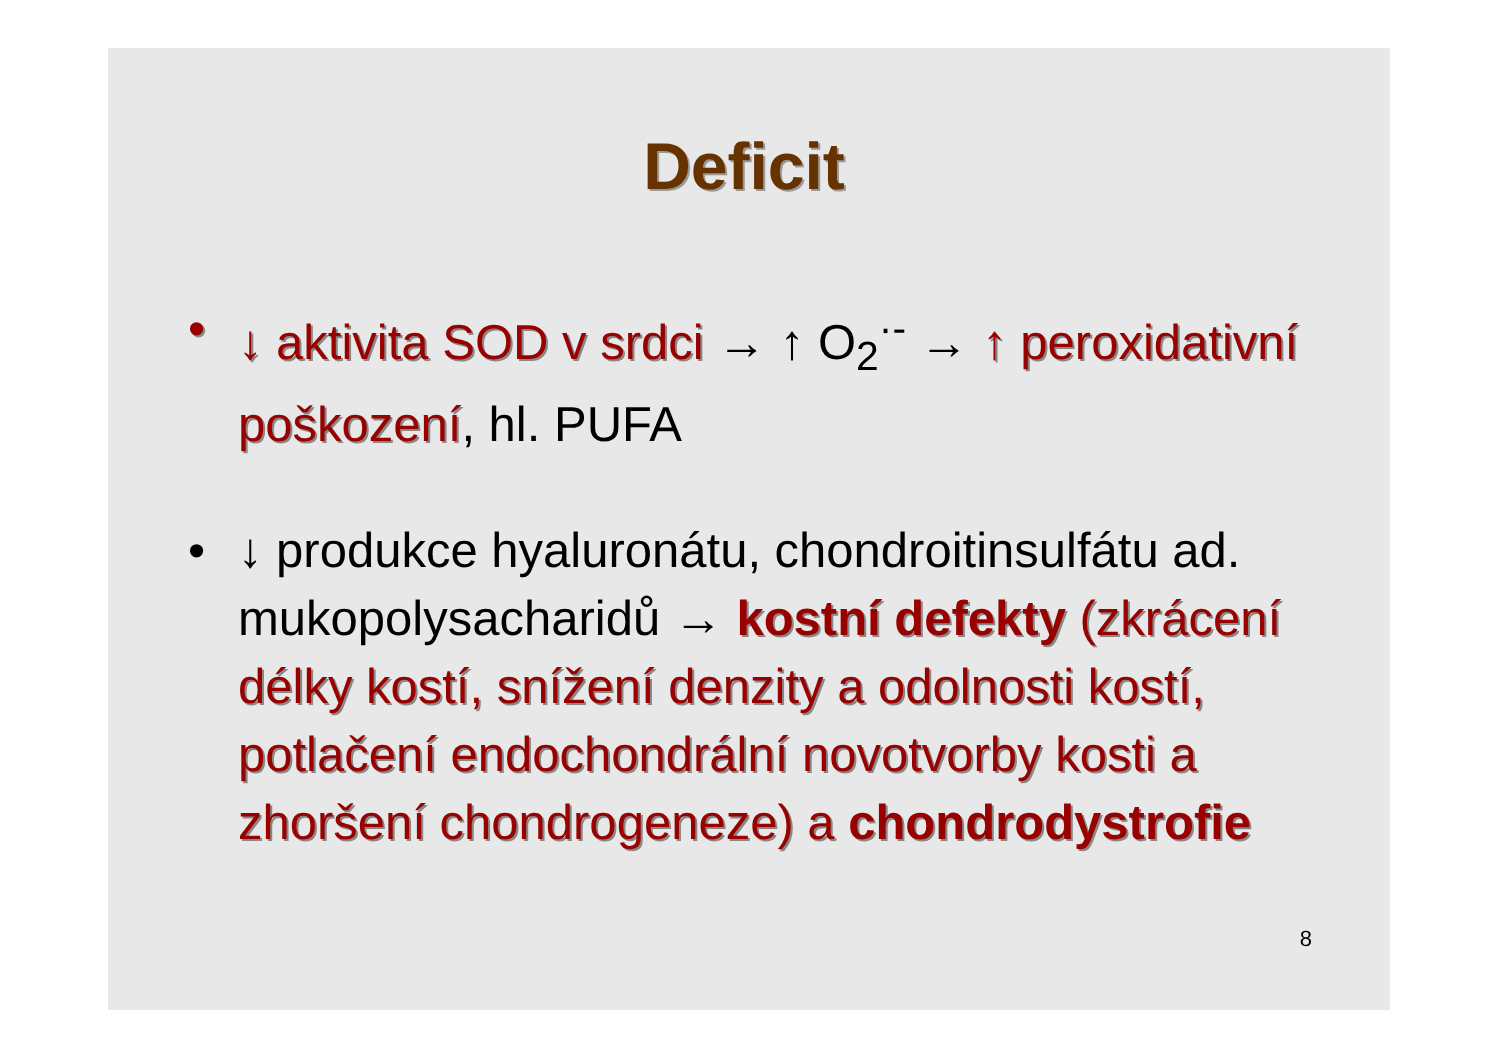Deficit
• ↓ aktivita SOD v srdci → ↑ O<sub>2</sub><sup>·-</sup> → ↑ peroxidativní poškození, hl. PUFA
• ↓ produkce hyaluronátu, chondroitinsulfátu ad. mukopolysacharidů → kostní defekty (zkrácení délky kostí, snížení denzity a odolnosti kostí, potlačení endochondrální novotvorby kosti a zhoršení chondrogeneze) a chondrodystrofie
8